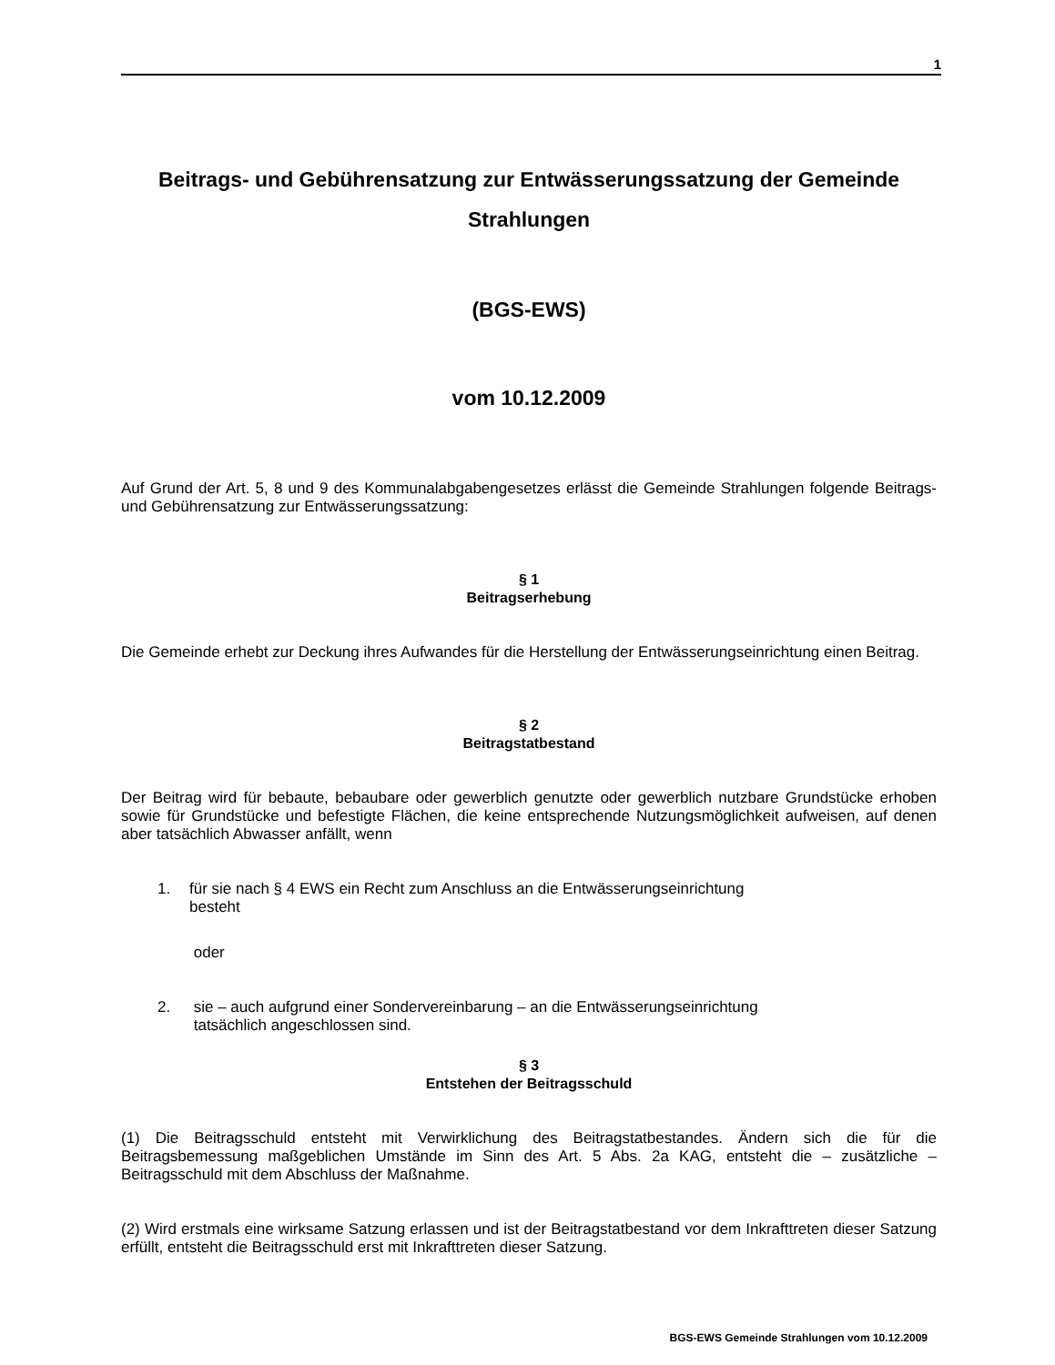1
Beitrags- und Gebührensatzung zur Entwässerungssatzung der Gemeinde Strahlungen
(BGS-EWS)
vom 10.12.2009
Auf Grund der Art. 5, 8 und 9 des Kommunalabgabengesetzes erlässt die Gemeinde Strahlungen folgende Beitrags- und Gebührensatzung zur Entwässerungssatzung:
§ 1
Beitragserhebung
Die Gemeinde erhebt zur Deckung ihres Aufwandes für die Herstellung der Entwässerungseinrichtung einen Beitrag.
§ 2
Beitragstatbestand
Der Beitrag wird für bebaute, bebaubare oder gewerblich genutzte oder gewerblich nutzbare Grundstücke erhoben sowie für Grundstücke und befestigte Flächen, die keine entsprechende Nutzungsmöglichkeit aufweisen, auf denen aber tatsächlich Abwasser anfällt, wenn
1. für sie nach § 4 EWS ein Recht zum Anschluss an die Entwässerungseinrichtung
besteht
oder
2. sie – auch aufgrund einer Sondervereinbarung – an die Entwässerungseinrichtung
tatsächlich angeschlossen sind.
§ 3
Entstehen der Beitragsschuld
(1) Die Beitragsschuld entsteht mit Verwirklichung des Beitragstatbestandes. Ändern sich die für die Beitragsbemessung maßgeblichen Umstände im Sinn des Art. 5 Abs. 2a KAG, entsteht die – zusätzliche – Beitragsschuld mit dem Abschluss der Maßnahme.
(2) Wird erstmals eine wirksame Satzung erlassen und ist der Beitragstatbestand vor dem Inkrafttreten dieser Satzung erfüllt, entsteht die Beitragsschuld erst mit Inkrafttreten dieser Satzung.
BGS-EWS Gemeinde Strahlungen vom 10.12.2009